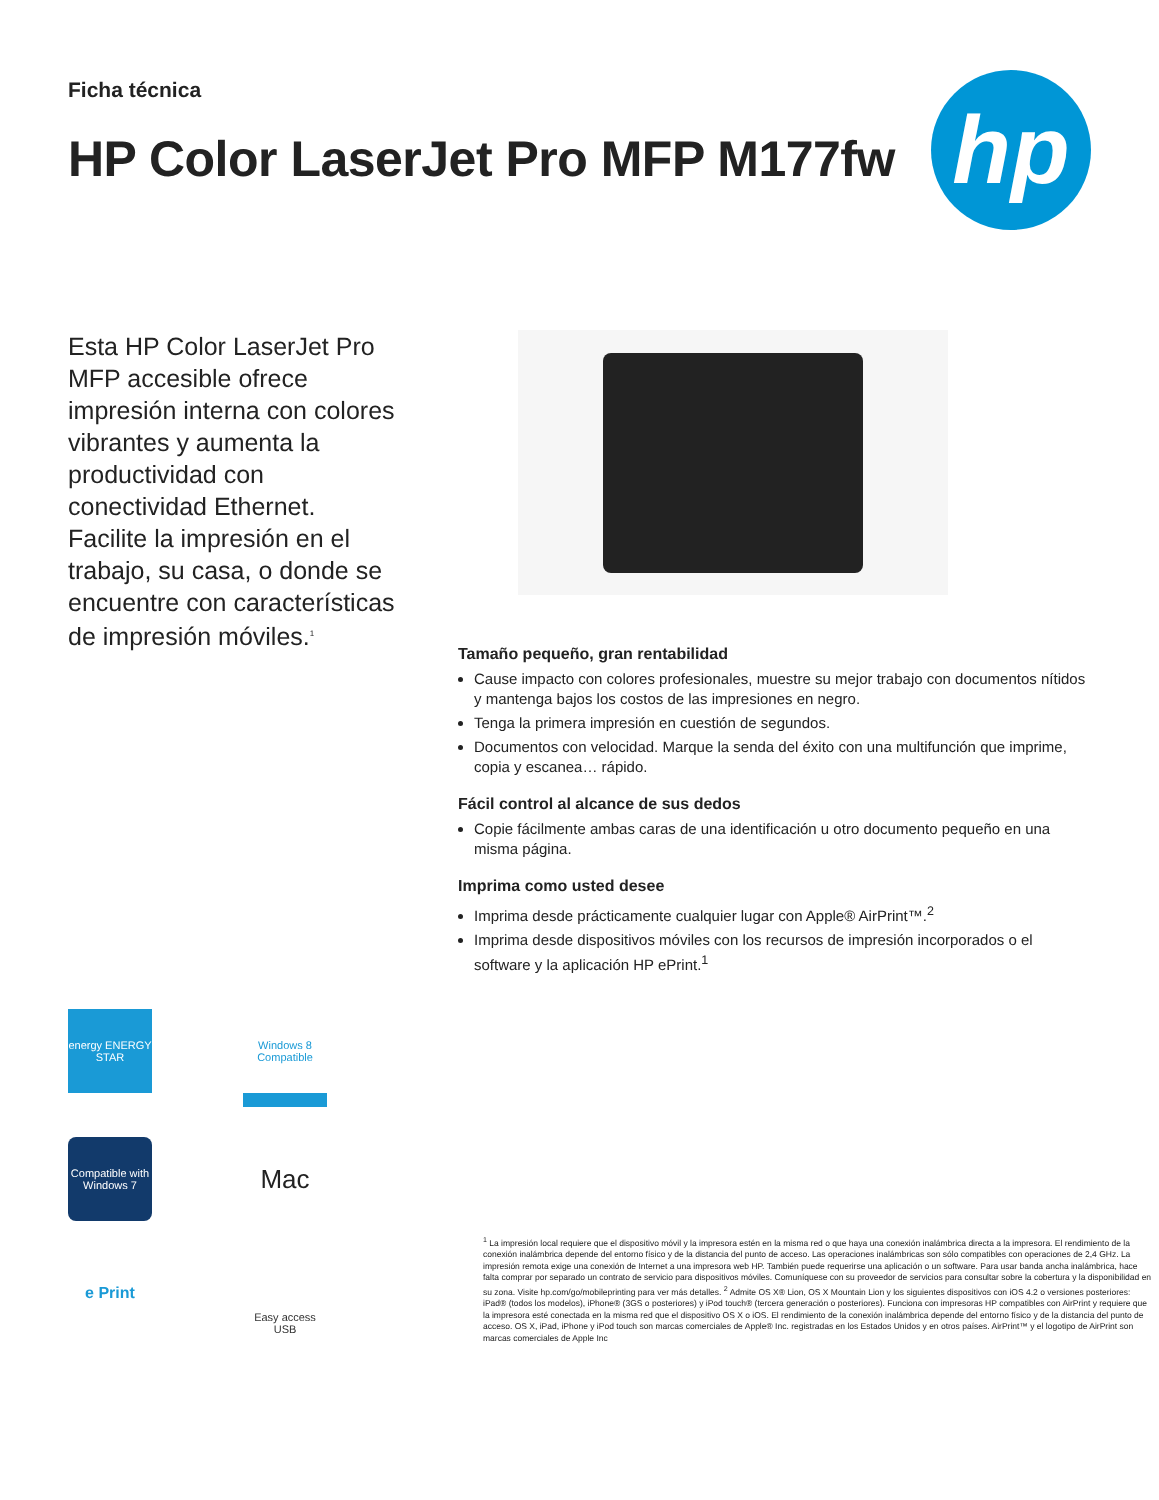Ficha técnica
HP Color LaserJet Pro MFP M177fw
hp
Esta HP Color LaserJet Pro MFP accesible ofrece impresión interna con colores vibrantes y aumenta la productividad con conectividad Ethernet. Facilite la impresión en el trabajo, su casa, o donde se encuentre con características de impresión móviles.<sup>1</sup>
Tamaño pequeño, gran rentabilidad
Cause impacto con colores profesionales, muestre su mejor trabajo con documentos nítidos y mantenga bajos los costos de las impresiones en negro.
Tenga la primera impresión en cuestión de segundos.
Documentos con velocidad. Marque la senda del éxito con una multifunción que imprime, copia y escanea… rápido.
Fácil control al alcance de sus dedos
Copie fácilmente ambas caras de una identificación u otro documento pequeño en una misma página.
Imprima como usted desee
Imprima desde prácticamente cualquier lugar con Apple® AirPrint™.<sup>2</sup>
Imprima desde dispositivos móviles con los recursos de impresión incorporados o el software y la aplicación HP ePrint.<sup>1</sup>
energy ENERGY STAR
Windows 8 Compatible
Compatible with Windows 7
Mac
e Print
Easy access USB
<sup>1</sup> La impresión local requiere que el dispositivo móvil y la impresora estén en la misma red o que haya una conexión inalámbrica directa a la impresora. El rendimiento de la conexión inalámbrica depende del entorno físico y de la distancia del punto de acceso. Las operaciones inalámbricas son sólo compatibles con operaciones de 2,4 GHz. La impresión remota exige una conexión de Internet a una impresora web HP. También puede requerirse una aplicación o un software. Para usar banda ancha inalámbrica, hace falta comprar por separado un contrato de servicio para dispositivos móviles. Comuníquese con su proveedor de servicios para consultar sobre la cobertura y la disponibilidad en su zona. Visite hp.com/go/mobileprinting para ver más detalles. <sup>2</sup> Admite OS X® Lion, OS X Mountain Lion y los siguientes dispositivos con iOS 4.2 o versiones posteriores: iPad® (todos los modelos), iPhone® (3GS o posteriores) y iPod touch® (tercera generación o posteriores). Funciona con impresoras HP compatibles con AirPrint y requiere que la impresora esté conectada en la misma red que el dispositivo OS X o iOS. El rendimiento de la conexión inalámbrica depende del entorno físico y de la distancia del punto de acceso. OS X, iPad, iPhone y iPod touch son marcas comerciales de Apple® Inc. registradas en los Estados Unidos y en otros países. AirPrint™ y el logotipo de AirPrint son marcas comerciales de Apple Inc